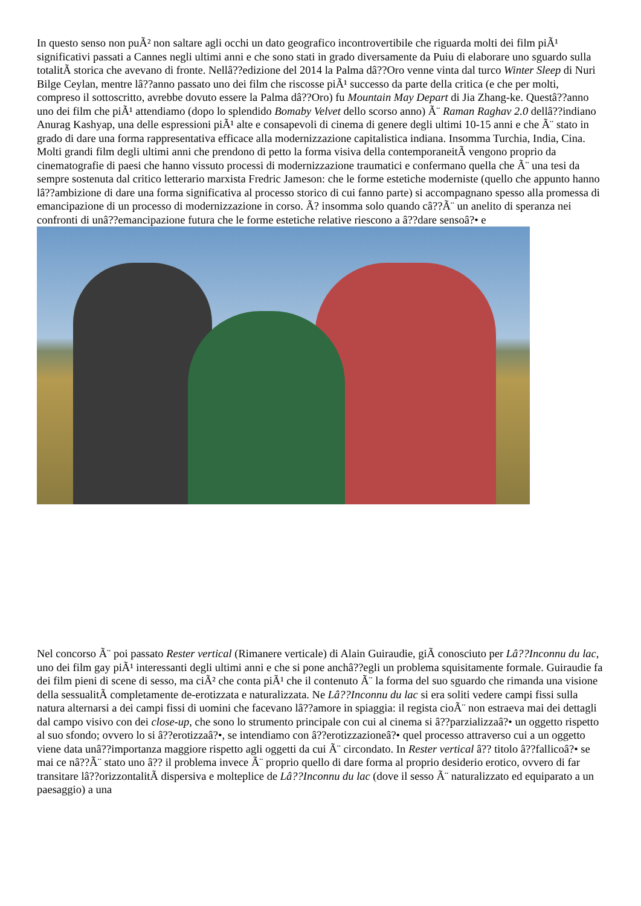In questo senso non puÃ² non saltare agli occhi un dato geografico incontrovertibile che riguarda molti dei film piÃ¹ significativi passati a Cannes negli ultimi anni e che sono stati in grado diversamente da Puiu di elaborare uno sguardo sulla totalitÃ storica che avevano di fronte. Nellâ??edizione del 2014 la Palma dâ??Oro venne vinta dal turco Winter Sleep di Nuri Bilge Ceylan, mentre lâ??anno passato uno dei film che riscosse piÃ¹ successo da parte della critica (e che per molti, compreso il sottoscritto, avrebbe dovuto essere la Palma dâ??Oro) fu Mountain May Depart di Jia Zhang-ke. Questâ??anno uno dei film che piÃ¹ attendiamo (dopo lo splendido Bomaby Velvet dello scorso anno) Ã¨ Raman Raghav 2.0 dellâ??indiano Anurag Kashyap, una delle espressioni piÃ¹ alte e consapevoli di cinema di genere degli ultimi 10-15 anni e che Ã¨ stato in grado di dare una forma rappresentativa efficace alla modernizzazione capitalistica indiana. Insomma Turchia, India, Cina. Molti grandi film degli ultimi anni che prendono di petto la forma visiva della contemporaneitÃ vengono proprio da cinematografie di paesi che hanno vissuto processi di modernizzazione traumatici e confermano quella che Ã¨ una tesi da sempre sostenuta dal critico letterario marxista Fredric Jameson: che le forme estetiche moderniste (quello che appunto hanno lâ??ambizione di dare una forma significativa al processo storico di cui fanno parte) si accompagnano spesso alla promessa di emancipazione di un processo di modernizzazione in corso. Ã? insomma solo quando câ??Ã¨ un anelito di speranza nei confronti di unâ??emancipazione futura che le forme estetiche relative riescono a â??dare sensoâ?• e
Nel concorso Ã¨ poi passato Rester vertical (Rimanere verticale) di Alain Guiraudie, giÃ conosciuto per Lâ??Inconnu du lac, uno dei film gay piÃ¹ interessanti degli ultimi anni e che si pone anchâ??egli un problema squisitamente formale. Guiraudie fa dei film pieni di scene di sesso, ma ciÃ² che conta piÃ¹ che il contenuto Ã¨ la forma del suo sguardo che rimanda una visione della sessualitÃ completamente de-erotizzata e naturalizzata. Ne Lâ??Inconnu du lac si era soliti vedere campi fissi sulla natura alternarsi a dei campi fissi di uomini che facevano lâ??amore in spiaggia: il regista cioÃ¨ non estraeva mai dei dettagli dal campo visivo con dei close-up, che sono lo strumento principale con cui al cinema si â??parzializzaâ?• un oggetto rispetto al suo sfondo; ovvero lo si â??erotizzaâ?•, se intendiamo con â??erotizzazioneâ?• quel processo attraverso cui a un oggetto viene data unâ??importanza maggiore rispetto agli oggetti da cui Ã¨ circondato. In Rester vertical â?? titolo â??fallicoâ?• se mai ce nâ??Ã¨ stato uno â?? il problema invece Ã¨ proprio quello di dare forma al proprio desiderio erotico, ovvero di far transitare lâ??orizzontalitÃ dispersiva e molteplice de Lâ??Inconnu du lac (dove il sesso Ã¨ naturalizzato ed equiparato a un paesaggio) a una